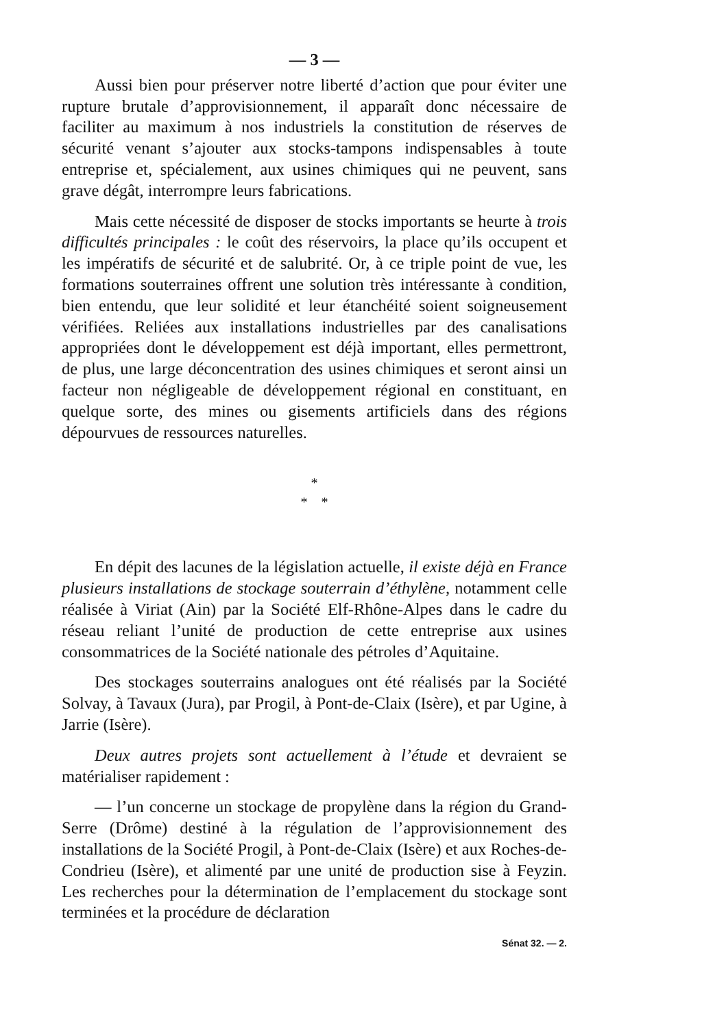— 3 —
Aussi bien pour préserver notre liberté d’action que pour éviter une rupture brutale d’approvisionnement, il apparaît donc nécessaire de faciliter au maximum à nos industriels la constitution de réserves de sécurité venant s’ajouter aux stocks-tampons indispensables à toute entreprise et, spécialement, aux usines chimiques qui ne peuvent, sans grave dégât, interrompre leurs fabrications.
Mais cette nécessité de disposer de stocks importants se heurte à trois difficultés principales : le coût des réservoirs, la place qu’ils occupent et les impératifs de sécurité et de salubrité. Or, à ce triple point de vue, les formations souterraines offrent une solution très intéressante à condition, bien entendu, que leur solidité et leur étanchéité soient soigneusement vérifiées. Reliées aux installations industrielles par des canalisations appropriées dont le développement est déjà important, elles permettront, de plus, une large déconcentration des usines chimiques et seront ainsi un facteur non négligeable de développement régional en constituant, en quelque sorte, des mines ou gisements artificiels dans des régions dépourvues de ressources naturelles.
*
* *
En dépit des lacunes de la législation actuelle, il existe déjà en France plusieurs installations de stockage souterrain d’éthylène, notamment celle réalisée à Viriat (Ain) par la Société Elf-Rhône-Alpes dans le cadre du réseau reliant l’unité de production de cette entreprise aux usines consommatrices de la Société nationale des pétroles d’Aquitaine.
Des stockages souterrains analogues ont été réalisés par la Société Solvay, à Tavaux (Jura), par Progil, à Pont-de-Claix (Isère), et par Ugine, à Jarrie (Isère).
Deux autres projets sont actuellement à l’étude et devraient se matérialiser rapidement :
— l’un concerne un stockage de propylène dans la région du Grand-Serre (Drôme) destiné à la régulation de l’approvisionnement des installations de la Société Progil, à Pont-de-Claix (Isère) et aux Roches-de-Condrieu (Isère), et alimenté par une unité de production sise à Feyzin. Les recherches pour la détermination de l’emplacement du stockage sont terminées et la procédure de déclaration
Sénat 32. — 2.